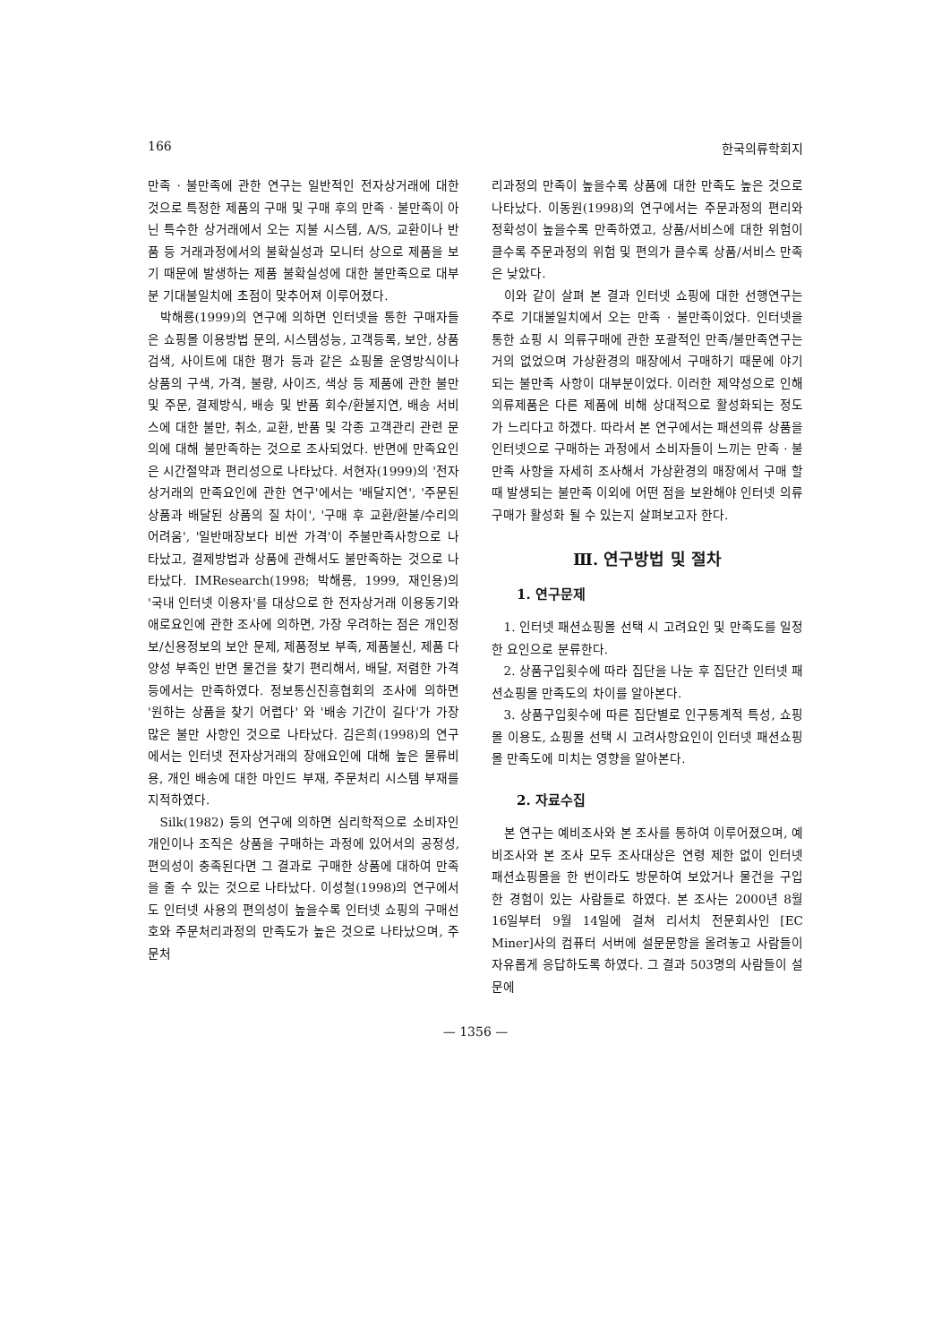166 한국의류학회지
만족 · 불만족에 관한 연구는 일반적인 전자상거래에 대한 것으로 특정한 제품의 구매 및 구매 후의 만족 · 불만족이 아닌 특수한 상거래에서 오는 지불 시스템, A/S, 교환이나 반품 등 거래과정에서의 불확실성과 모니터 상으로 제품을 보기 때문에 발생하는 제품 불확실성에 대한 불만족으로 대부분 기대불일치에 초점이 맞추어져 이루어졌다.
박해룡(1999)의 연구에 의하면 인터넷을 통한 구매자들은 쇼핑몰 이용방법 문의, 시스템성능, 고객등록, 보안, 상품검색, 사이트에 대한 평가 등과 같은 쇼핑몰 운영방식이나 상품의 구색, 가격, 불량, 사이즈, 색상 등 제품에 관한 불만 및 주문, 결제방식, 배송 및 반품 회수/환불지연, 배송 서비스에 대한 불만, 취소, 교환, 반품 및 각종 고객관리 관련 문의에 대해 불만족하는 것으로 조사되었다. 반면에 만족요인은 시간절약과 편리성으로 나타났다. 서현자(1999)의 '전자상거래의 만족요인에 관한 연구'에서는 '배달지연', '주문된 상품과 배달된 상품의 질 차이', '구매 후 교환/환불/수리의 어려움', '일반매장보다 비싼 가격'이 주불만족사항으로 나타났고, 결제방법과 상품에 관해서도 불만족하는 것으로 나타났다. IMResearch(1998; 박해룡, 1999, 재인용)의 '국내 인터넷 이용자'를 대상으로 한 전자상거래 이용동기와 애로요인에 관한 조사에 의하면, 가장 우려하는 점은 개인정보/신용정보의 보안 문제, 제품정보 부족, 제품불신, 제품 다양성 부족인 반면 물건을 찾기 편리해서, 배달, 저렴한 가격 등에서는 만족하였다. 정보통신진흥협회의 조사에 의하면 '원하는 상품을 찾기 어렵다' 와 '배송 기간이 길다'가 가장 많은 불만 사항인 것으로 나타났다. 김은희(1998)의 연구에서는 인터넷 전자상거래의 장애요인에 대해 높은 물류비용, 개인 배송에 대한 마인드 부재, 주문처리 시스템 부재를 지적하였다.
Silk(1982) 등의 연구에 의하면 심리학적으로 소비자인 개인이나 조직은 상품을 구매하는 과정에 있어서의 공정성, 편의성이 충족된다면 그 결과로 구매한 상품에 대하여 만족을 줄 수 있는 것으로 나타났다. 이성철(1998)의 연구에서도 인터넷 사용의 편의성이 높을수록 인터넷 쇼핑의 구매선호와 주문처리과정의 만족도가 높은 것으로 나타났으며, 주문처
리과정의 만족이 높을수록 상품에 대한 만족도 높은 것으로 나타났다. 이동원(1998)의 연구에서는 주문과정의 편리와 정확성이 높을수록 만족하였고, 상품/서비스에 대한 위험이 클수록 주문과정의 위험 및 편의가 클수록 상품/서비스 만족은 낮았다.
이와 같이 살펴 본 결과 인터넷 쇼핑에 대한 선행연구는 주로 기대불일치에서 오는 만족 · 불만족이었다. 인터넷을 통한 쇼핑 시 의류구매에 관한 포괄적인 만족/불만족연구는 거의 없었으며 가상환경의 매장에서 구매하기 때문에 야기되는 불만족 사항이 대부분이었다. 이러한 제약성으로 인해 의류제품은 다른 제품에 비해 상대적으로 활성화되는 정도가 느리다고 하겠다. 따라서 본 연구에서는 패션의류 상품을 인터넷으로 구매하는 과정에서 소비자들이 느끼는 만족 · 불만족 사항을 자세히 조사해서 가상환경의 매장에서 구매 할 때 발생되는 불만족 이외에 어떤 점을 보완해야 인터넷 의류구매가 활성화 될 수 있는지 살펴보고자 한다.
Ⅲ. 연구방법 및 절차
1. 연구문제
1. 인터넷 패션쇼핑몰 선택 시 고려요인 및 만족도를 일정한 요인으로 분류한다.
2. 상품구입횟수에 따라 집단을 나눈 후 집단간 인터넷 패션쇼핑몰 만족도의 차이를 알아본다.
3. 상품구입횟수에 따른 집단별로 인구통계적 특성, 쇼핑몰 이용도, 쇼핑몰 선택 시 고려사항요인이 인터넷 패션쇼핑몰 만족도에 미치는 영향을 알아본다.
2. 자료수집
본 연구는 예비조사와 본 조사를 통하여 이루어졌으며, 예비조사와 본 조사 모두 조사대상은 연령 제한 없이 인터넷 패션쇼핑몰을 한 번이라도 방문하여 보았거나 물건을 구입한 경험이 있는 사람들로 하였다. 본 조사는 2000년 8월 16일부터 9월 14일에 걸쳐 리서치 전문회사인 [EC Miner]사의 컴퓨터 서버에 설문문항을 올려놓고 사람들이 자유롭게 응답하도록 하였다. 그 결과 503명의 사람들이 설문에
— 1356 —